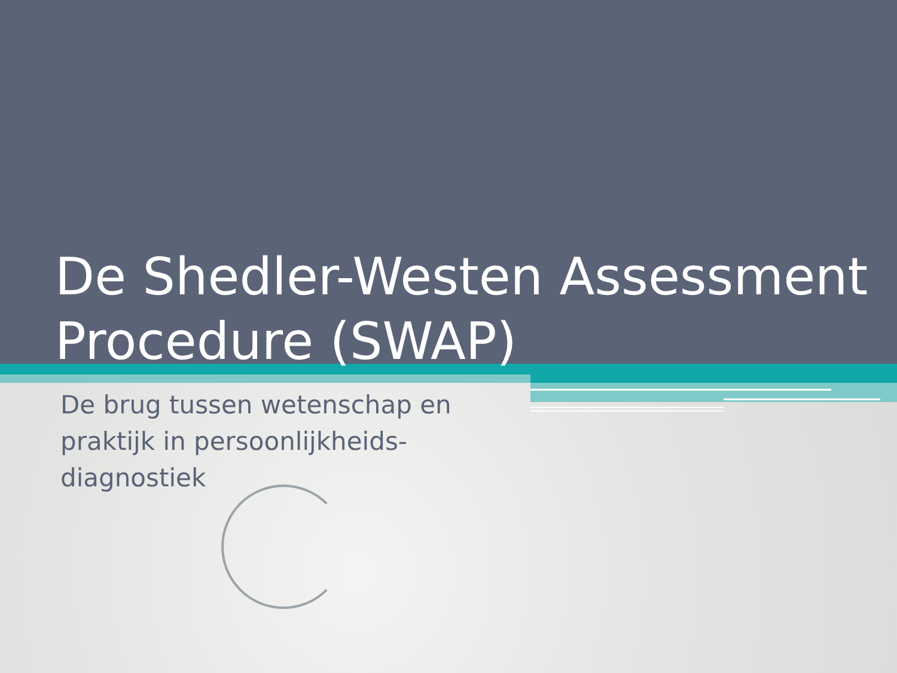De Shedler-Westen Assessment Procedure (SWAP)
De brug tussen wetenschap en praktijk in persoonlijkheids-diagnostiek